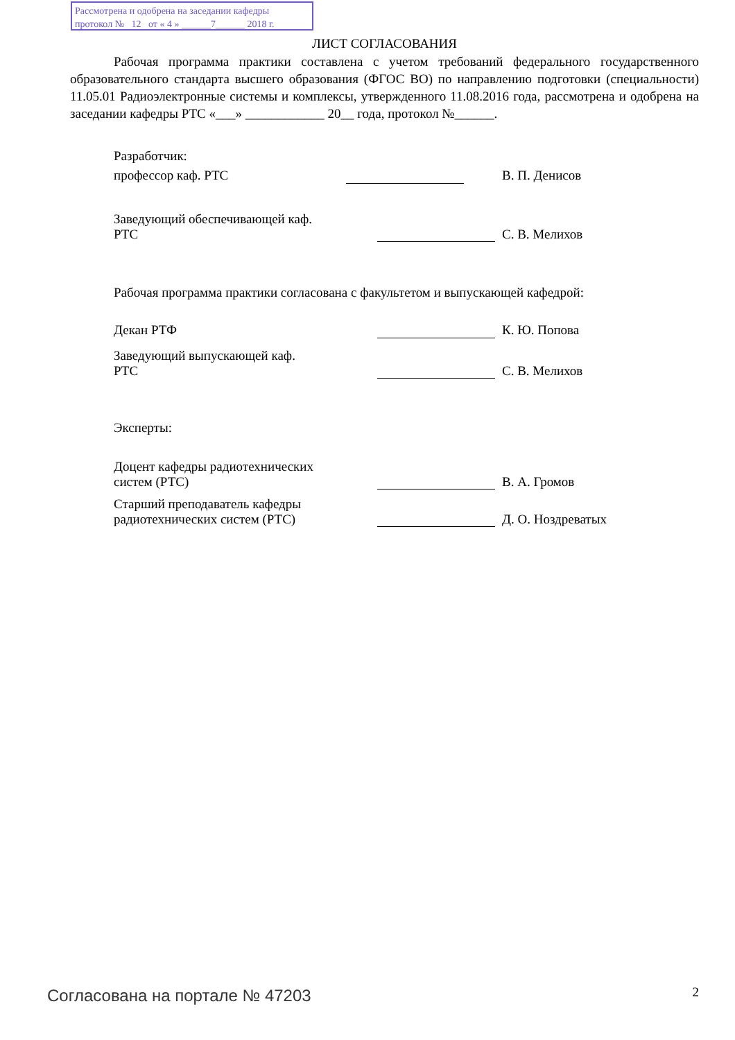Рассмотрена и одобрена на заседании кафедры
протокол № 12 от « 4 » ______7______ 2018 г.
ЛИСТ СОГЛАСОВАНИЯ
Рабочая программа практики составлена с учетом требований федерального государственного образовательного стандарта высшего образования (ФГОС ВО) по направлению подготовки (специальности) 11.05.01 Радиоэлектронные системы и комплексы, утвержденного 11.08.2016 года, рассмотрена и одобрена на заседании кафедры РТС «___» ____________ 20__ года, протокол №______.
Разработчик:
профессор каф. РТС В. П. Денисов
Заведующий обеспечивающей каф.
РТС
С. В. Мелихов
Рабочая программа практики согласована с факультетом и выпускающей кафедрой:
Декан РТФ К. Ю. Попова
Заведующий выпускающей каф.
РТС
С. В. Мелихов
Эксперты:
Доцент кафедры радиотехнических
систем (РТС)
В. А. Громов
Старший преподаватель кафедры
радиотехнических систем (РТС)
Д. О. Ноздреватых
Согласована на портале № 47203 2